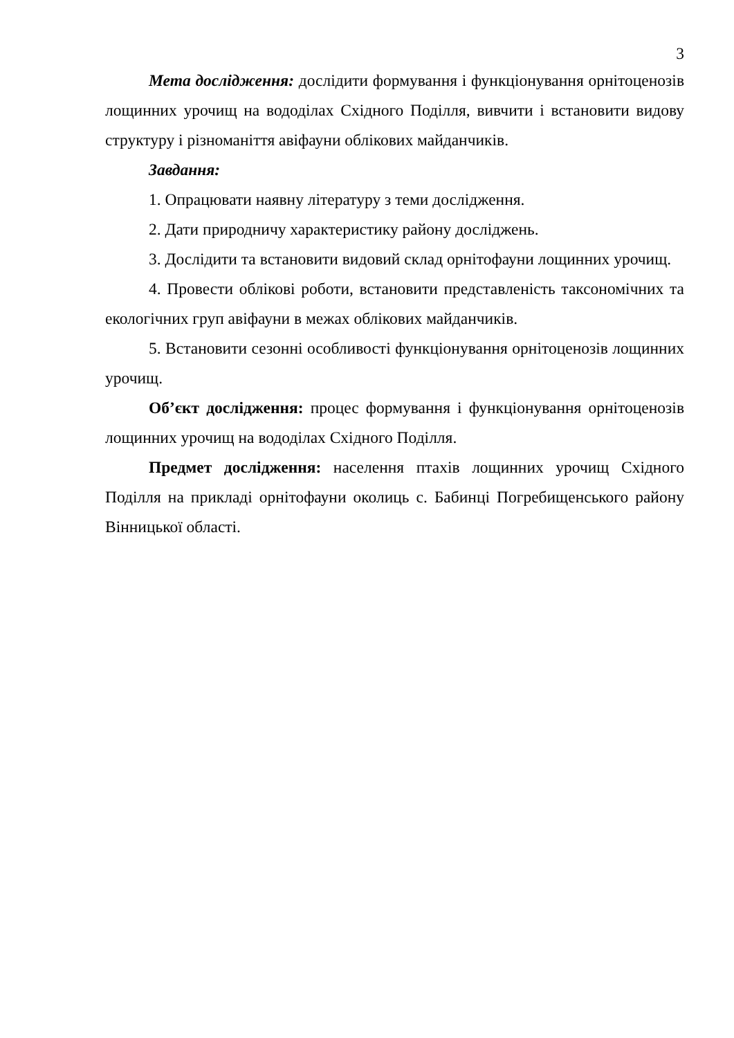3
Мета дослідження: дослідити формування і функціонування орнітоценозів лощинних урочищ на вододілах Східного Поділля, вивчити і встановити видову структуру і різноманіття авіфауни облікових майданчиків.
Завдання:
1. Опрацювати наявну літературу з теми дослідження.
2. Дати природничу характеристику району досліджень.
3. Дослідити та встановити видовий склад орнітофауни лощинних урочищ.
4. Провести облікові роботи, встановити представленість таксономічних та екологічних груп авіфауни в межах облікових майданчиків.
5. Встановити сезонні особливості функціонування орнітоценозів лощинних урочищ.
Об’єкт дослідження: процес формування і функціонування орнітоценозів лощинних урочищ на вододілах Східного Поділля.
Предмет дослідження: населення птахів лощинних урочищ Східного Поділля на прикладі орнітофауни околиць с. Бабинці Погребищенського району Вінницької області.